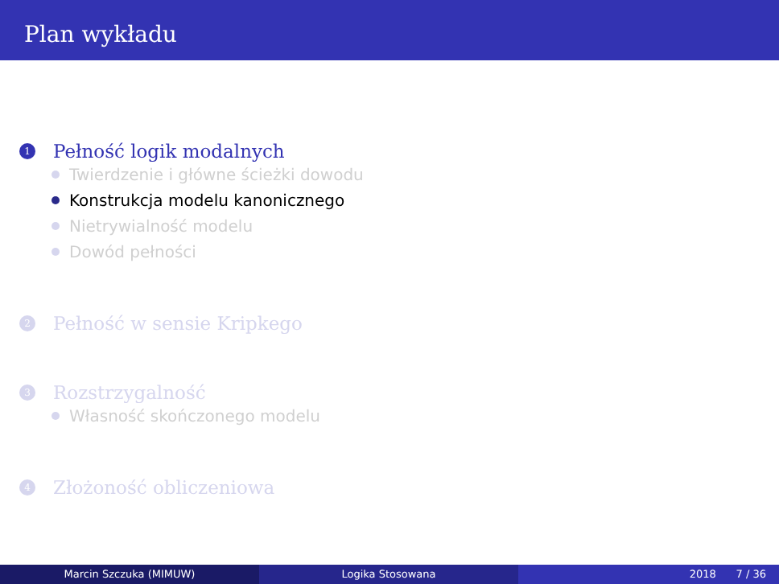Plan wykładu
1
Pełność logik modalnych
Twierdzenie i główne ścieżki dowodu
Konstrukcja modelu kanonicznego
Nietrywialność modelu
Dowód pełności
2
Pełność w sensie Kripkego
3
Rozstrzygalność
Własność skończonego modelu
4
Złożoność obliczeniowa
Marcin Szczuka (MIMUW) Logika Stosowana 2018 7 / 36